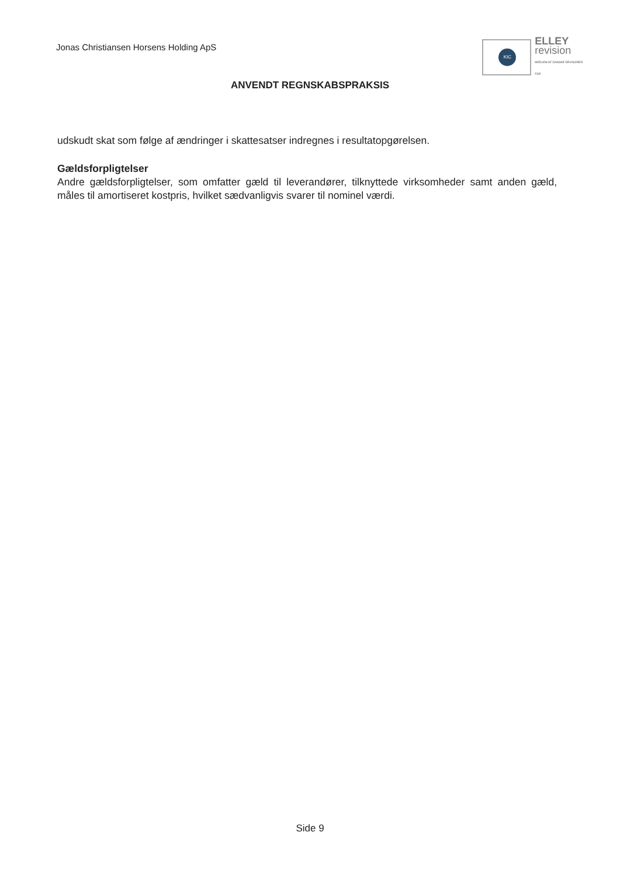Jonas Christiansen Horsens Holding ApS
KIC
ELLEY
revision
MEDLEM AF DANSKE REVISORER
FSR
ANVENDT REGNSKABSPRAKSIS
udskudt skat som følge af ændringer i skattesatser indregnes i resultatopgørelsen.
Gældsforpligtelser
Andre gældsforpligtelser, som omfatter gæld til leverandører, tilknyttede virksomheder samt anden gæld, måles til amortiseret kostpris, hvilket sædvanligvis svarer til nominel værdi.
Side 9